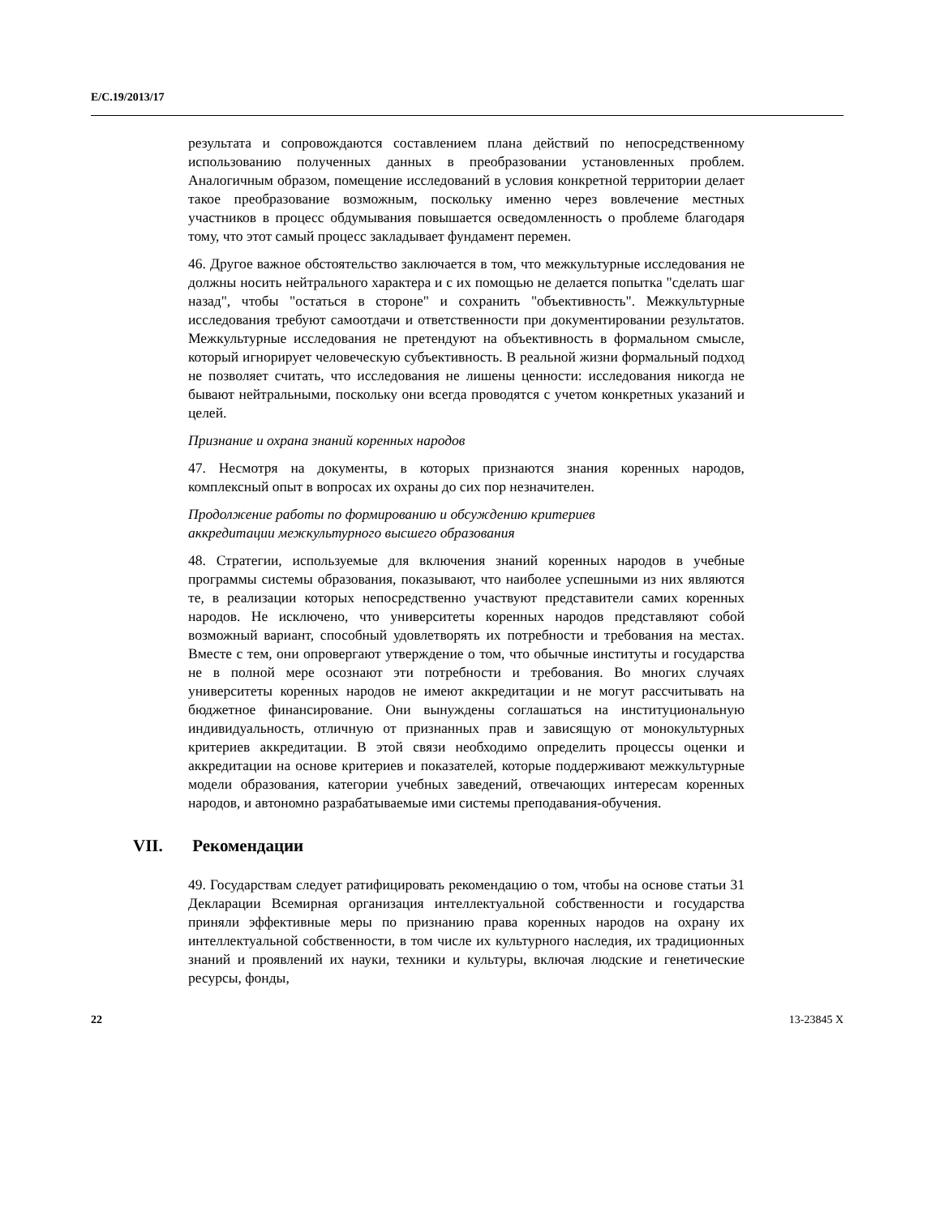E/C.19/2013/17
результата и сопровождаются составлением плана действий по непосредственному использованию полученных данных в преобразовании установленных проблем. Аналогичным образом, помещение исследований в условия конкретной территории делает такое преобразование возможным, поскольку именно через вовлечение местных участников в процесс обдумывания повышается осведомленность о проблеме благодаря тому, что этот самый процесс закладывает фундамент перемен.
46. Другое важное обстоятельство заключается в том, что межкультурные исследования не должны носить нейтрального характера и с их помощью не делается попытка "сделать шаг назад", чтобы "остаться в стороне" и сохранить "объективность". Межкультурные исследования требуют самоотдачи и ответственности при документировании результатов. Межкультурные исследования не претендуют на объективность в формальном смысле, который игнорирует человеческую субъективность. В реальной жизни формальный подход не позволяет считать, что исследования не лишены ценности: исследования никогда не бывают нейтральными, поскольку они всегда проводятся с учетом конкретных указаний и целей.
Признание и охрана знаний коренных народов
47. Несмотря на документы, в которых признаются знания коренных народов, комплексный опыт в вопросах их охраны до сих пор незначителен.
Продолжение работы по формированию и обсуждению критериев
аккредитации межкультурного высшего образования
48. Стратегии, используемые для включения знаний коренных народов в учебные программы системы образования, показывают, что наиболее успешными из них являются те, в реализации которых непосредственно участвуют представители самих коренных народов. Не исключено, что университеты коренных народов представляют собой возможный вариант, способный удовлетворять их потребности и требования на местах. Вместе с тем, они опровергают утверждение о том, что обычные институты и государства не в полной мере осознают эти потребности и требования. Во многих случаях университеты коренных народов не имеют аккредитации и не могут рассчитывать на бюджетное финансирование. Они вынуждены соглашаться на институциональную индивидуальность, отличную от признанных прав и зависящую от монокультурных критериев аккредитации. В этой связи необходимо определить процессы оценки и аккредитации на основе критериев и показателей, которые поддерживают межкультурные модели образования, категории учебных заведений, отвечающих интересам коренных народов, и автономно разрабатываемые ими системы преподавания-обучения.
VII. Рекомендации
49. Государствам следует ратифицировать рекомендацию о том, чтобы на основе статьи 31 Декларации Всемирная организация интеллектуальной собственности и государства приняли эффективные меры по признанию права коренных народов на охрану их интеллектуальной собственности, в том числе их культурного наследия, их традиционных знаний и проявлений их науки, техники и культуры, включая людские и генетические ресурсы, фонды,
22 13-23845 X